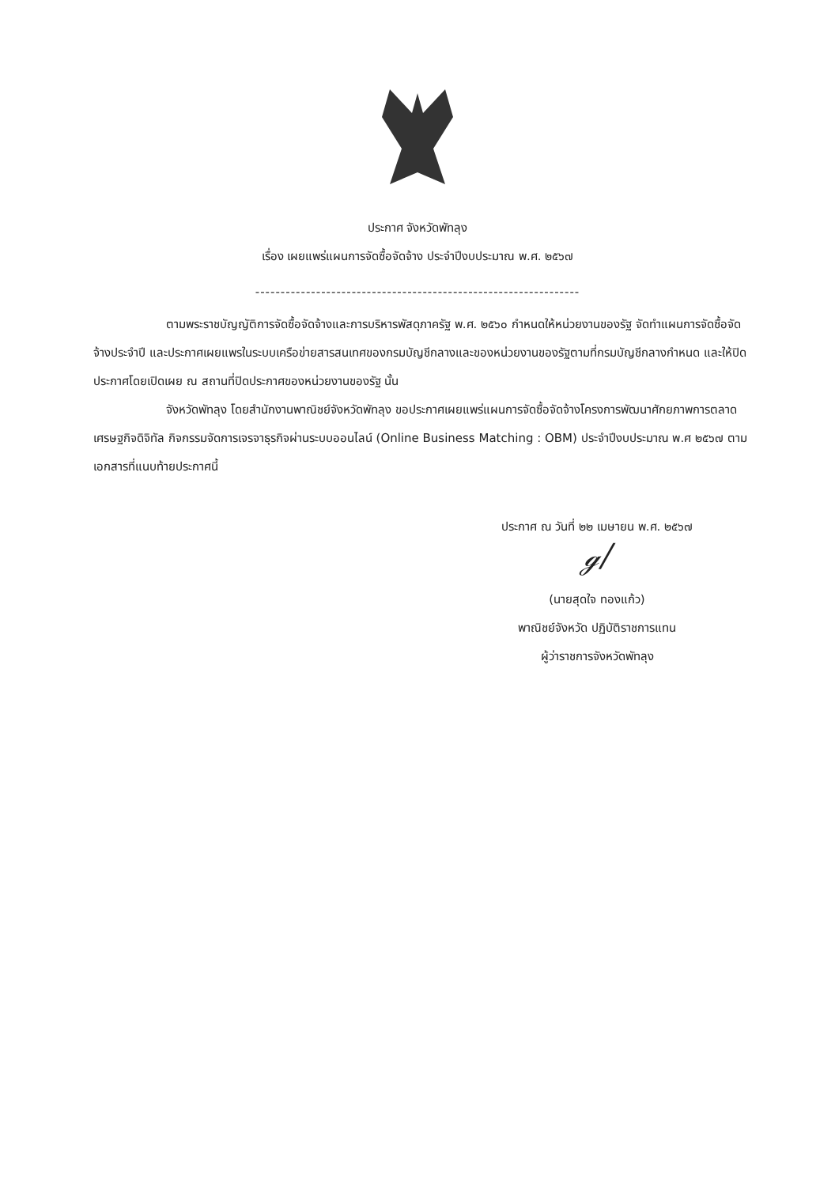ประกาศ จังหวัดพัทลุง
เรื่อง เผยแพร่แผนการจัดซื้อจัดจ้าง ประจำปีงบประมาณ พ.ศ. ๒๕๖๗
----------------------------------------------------------------
ตามพระราชบัญญัติการจัดซื้อจัดจ้างและการบริหารพัสดุภาครัฐ พ.ศ. ๒๕๖๐ กำหนดให้หน่วยงานของรัฐ จัดทำแผนการจัดซื้อจัดจ้างประจำปี และประกาศเผยแพรในระบบเครือข่ายสารสนเทศของกรมบัญชีกลางและของหน่วยงานของรัฐตามที่กรมบัญชีกลางกำหนด และให้ปิดประกาศโดยเปิดเผย ณ สถานที่ปิดประกาศของหน่วยงานของรัฐ นั้น
จังหวัดพัทลุง โดยสำนักงานพาณิชย์จังหวัดพัทลุง ขอประกาศเผยแพร่แผนการจัดซื้อจัดจ้างโครงการพัฒนาศักยภาพการตลาดเศรษฐกิจดิจิทัล กิจกรรมจัดการเจรจาธุรกิจผ่านระบบออนไลน์ (Online Business Matching : OBM) ประจำปีงบประมาณ พ.ศ ๒๕๖๗ ตามเอกสารที่แนบท้ายประกาศนี้
ประกาศ ณ วันที่ ๒๒ เมษายน พ.ศ. ๒๕๖๗
ℊ/
(นายสุดใจ ทองแก้ว)
พาณิชย์จังหวัด ปฏิบัติราชการแทน
ผู้ว่าราชการจังหวัดพัทลุง